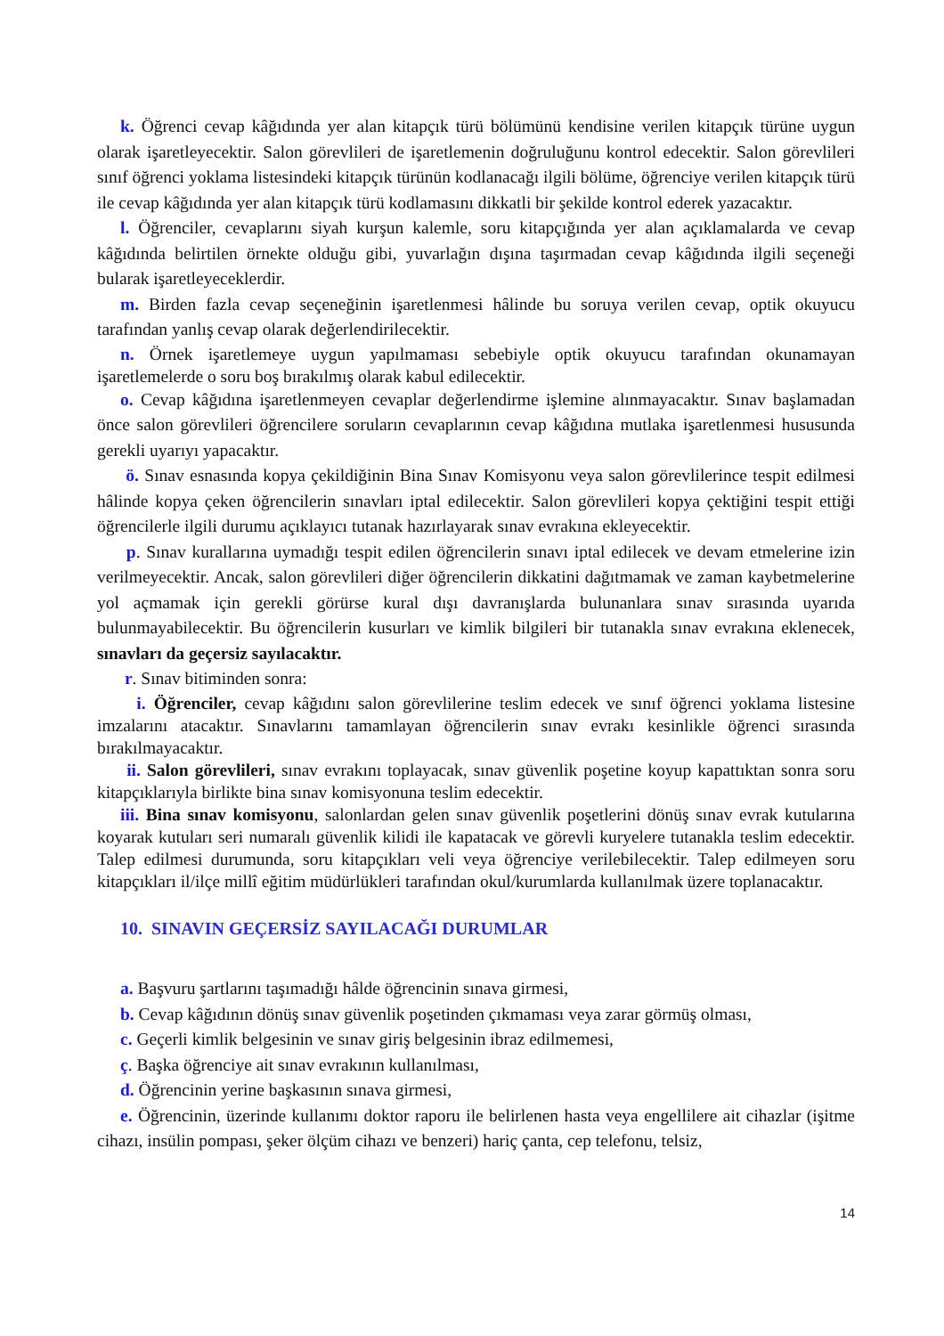k. Öğrenci cevap kâğıdında yer alan kitapçık türü bölümünü kendisine verilen kitapçık türüne uygun olarak işaretleyecektir. Salon görevlileri de işaretlemenin doğruluğunu kontrol edecektir. Salon görevlileri sınıf öğrenci yoklama listesindeki kitapçık türünün kodlanacağı ilgili bölüme, öğrenciye verilen kitapçık türü ile cevap kâğıdında yer alan kitapçık türü kodlamasını dikkatli bir şekilde kontrol ederek yazacaktır.
l. Öğrenciler, cevaplarını siyah kurşun kalemle, soru kitapçığında yer alan açıklamalarda ve cevap kâğıdında belirtilen örnekte olduğu gibi, yuvarlağın dışına taşırmadan cevap kâğıdında ilgili seçeneği bularak işaretleyeceklerdir.
m. Birden fazla cevap seçeneğinin işaretlenmesi hâlinde bu soruya verilen cevap, optik okuyucu tarafından yanlış cevap olarak değerlendirilecektir.
n. Örnek işaretlemeye uygun yapılmaması sebebiyle optik okuyucu tarafından okunamayan işaretlemelerde o soru boş bırakılmış olarak kabul edilecektir.
o. Cevap kâğıdına işaretlenmeyen cevaplar değerlendirme işlemine alınmayacaktır. Sınav başlamadan önce salon görevlileri öğrencilere soruların cevaplarının cevap kâğıdına mutlaka işaretlenmesi hususunda gerekli uyarıyı yapacaktır.
ö. Sınav esnasında kopya çekildiğinin Bina Sınav Komisyonu veya salon görevlilerince tespit edilmesi hâlinde kopya çeken öğrencilerin sınavları iptal edilecektir. Salon görevlileri kopya çektiğini tespit ettiği öğrencilerle ilgili durumu açıklayıcı tutanak hazırlayarak sınav evrakına ekleyecektir.
p. Sınav kurallarına uymadığı tespit edilen öğrencilerin sınavı iptal edilecek ve devam etmelerine izin verilmeyecektir. Ancak, salon görevlileri diğer öğrencilerin dikkatini dağıtmamak ve zaman kaybetmelerine yol açmamak için gerekli görürse kural dışı davranışlarda bulunanlara sınav sırasında uyarıda bulunmayabilecektir. Bu öğrencilerin kusurları ve kimlik bilgileri bir tutanakla sınav evrakına eklenecek, sınavları da geçersiz sayılacaktır.
r. Sınav bitiminden sonra:
i. Öğrenciler, cevap kâğıdını salon görevlilerine teslim edecek ve sınıf öğrenci yoklama listesine imzalarını atacaktır. Sınavlarını tamamlayan öğrencilerin sınav evrakı kesinlikle öğrenci sırasında bırakılmayacaktır.
ii. Salon görevlileri, sınav evrakını toplayacak, sınav güvenlik poşetine koyup kapattıktan sonra soru kitapçıklarıyla birlikte bina sınav komisyonuna teslim edecektir.
iii. Bina sınav komisyonu, salonlardan gelen sınav güvenlik poşetlerini dönüş sınav evrak kutularına koyarak kutuları seri numaralı güvenlik kilidi ile kapatacak ve görevli kuryelere tutanakla teslim edecektir. Talep edilmesi durumunda, soru kitapçıkları veli veya öğrenciye verilebilecektir. Talep edilmeyen soru kitapçıkları il/ilçe millî eğitim müdürlükleri tarafından okul/kurumlarda kullanılmak üzere toplanacaktır.
10. SINAVIN GEÇERSİZ SAYILACAĞI DURUMLAR
a. Başvuru şartlarını taşımadığı hâlde öğrencinin sınava girmesi,
b. Cevap kâğıdının dönüş sınav güvenlik poşetinden çıkmaması veya zarar görmüş olması,
c. Geçerli kimlik belgesinin ve sınav giriş belgesinin ibraz edilmemesi,
ç. Başka öğrenciye ait sınav evrakının kullanılması,
d. Öğrencinin yerine başkasının sınava girmesi,
e. Öğrencinin, üzerinde kullanımı doktor raporu ile belirlenen hasta veya engellilere ait cihazlar (işitme cihazı, insülin pompası, şeker ölçüm cihazı ve benzeri) hariç çanta, cep telefonu, telsiz,
14